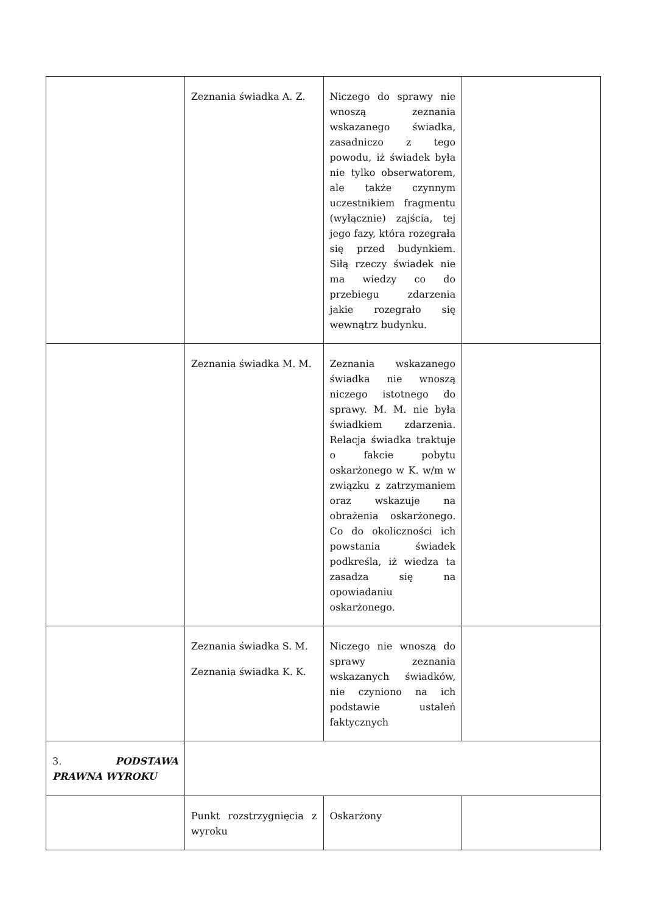| | Zeznania świadka A. Z. | Niczego do sprawy nie wnoszą zeznania wskazanego świadka, zasadniczo z tego powodu, iż świadek była nie tylko obserwatorem, ale także czynnym uczestnikiem fragmentu (wyłącznie) zajścia, tej jego fazy, która rozegrała się przed budynkiem. Siłą rzeczy świadek nie ma wiedzy co do przebiegu zdarzenia jakie rozegrało się wewnątrz budynku. | |
| | Zeznania świadka M. M. | Zeznania wskazanego świadka nie wnoszą niczego istotnego do sprawy. M. M. nie była świadkiem zdarzenia. Relacja świadka traktuje o fakcie pobytu oskarżonego w K. w/m w związku z zatrzymaniem oraz wskazuje na obrażenia oskarżonego. Co do okoliczności ich powstania świadek podkreśla, iż wiedza ta zasadza się na opowiadaniu oskarżonego. | |
| | Zeznania świadka S. M. Zeznania świadka K. K. | Niczego nie wnoszą do sprawy zeznania wskazanych świadków, nie czyniono na ich podstawie ustaleń faktycznych | |
| 3. PODSTAWA PRAWNA WYROKU | | | |
| | Punkt rozstrzygnięcia z wyroku | Oskarżony | |